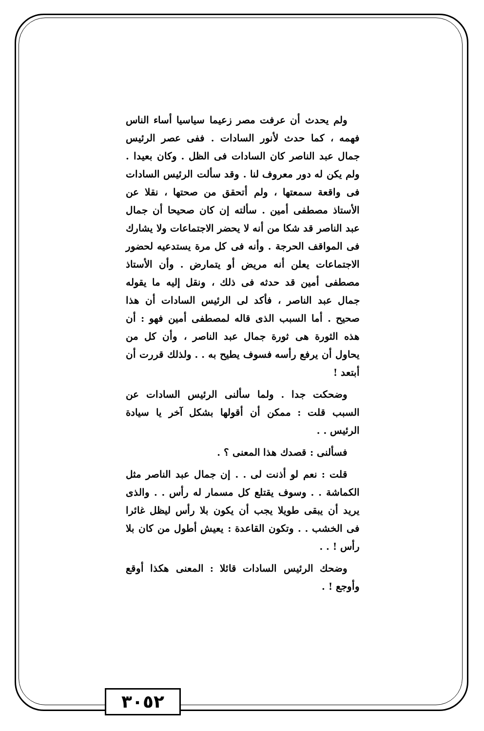ولم يحدث أن عرفت مصر زعيما سياسيا أساء الناس فهمه ، كما حدث لأنور السادات . ففى عصر الرئيس جمال عبد الناصر كان السادات فى الظل . وكان بعيدا . ولم يكن له دور معروف لنا . وقد سألت الرئيس السادات فى واقعة سمعتها ، ولم أتحقق من صحتها ، نقلا عن الأستاذ مصطفى أمين . سألته إن كان صحيحا أن جمال عبد الناصر قد شكا من أنه لا يحضر الاجتماعات ولا يشارك فى المواقف الحرجة . وأنه فى كل مرة يستدعيه لحضور الاجتماعات يعلن أنه مريض أو يتمارض . وأن الأستاذ مصطفى أمين قد حدثه فى ذلك ، ونقل إليه ما يقوله جمال عبد الناصر ، فأكد لى الرئيس السادات أن هذا صحيح . أما السبب الذى قاله لمصطفى أمين فهو : أن هذه الثورة هى ثورة جمال عبد الناصر ، وأن كل من يحاول أن يرفع رأسه فسوف يطيح به . . ولذلك قررت أن أبتعد !
وضحكت جدا . ولما سألنى الرئيس السادات عن السبب قلت : ممكن أن أقولها بشكل آخر يا سيادة الرئيس . .
فسألنى : قصدك هذا المعنى ؟ .
قلت : نعم لو أذنت لى . . إن جمال عبد الناصر مثل الكماشة . . وسوف يقتلع كل مسمار له رأس . . والذى يريد أن يبقى طويلا يجب أن يكون بلا رأس ليظل غائرا فى الخشب . . وتكون القاعدة : يعيش أطول من كان بلا رأس ! . .
وضحك الرئيس السادات قائلا : المعنى هكذا أوقع وأوجع ! .
٣٠٥٢